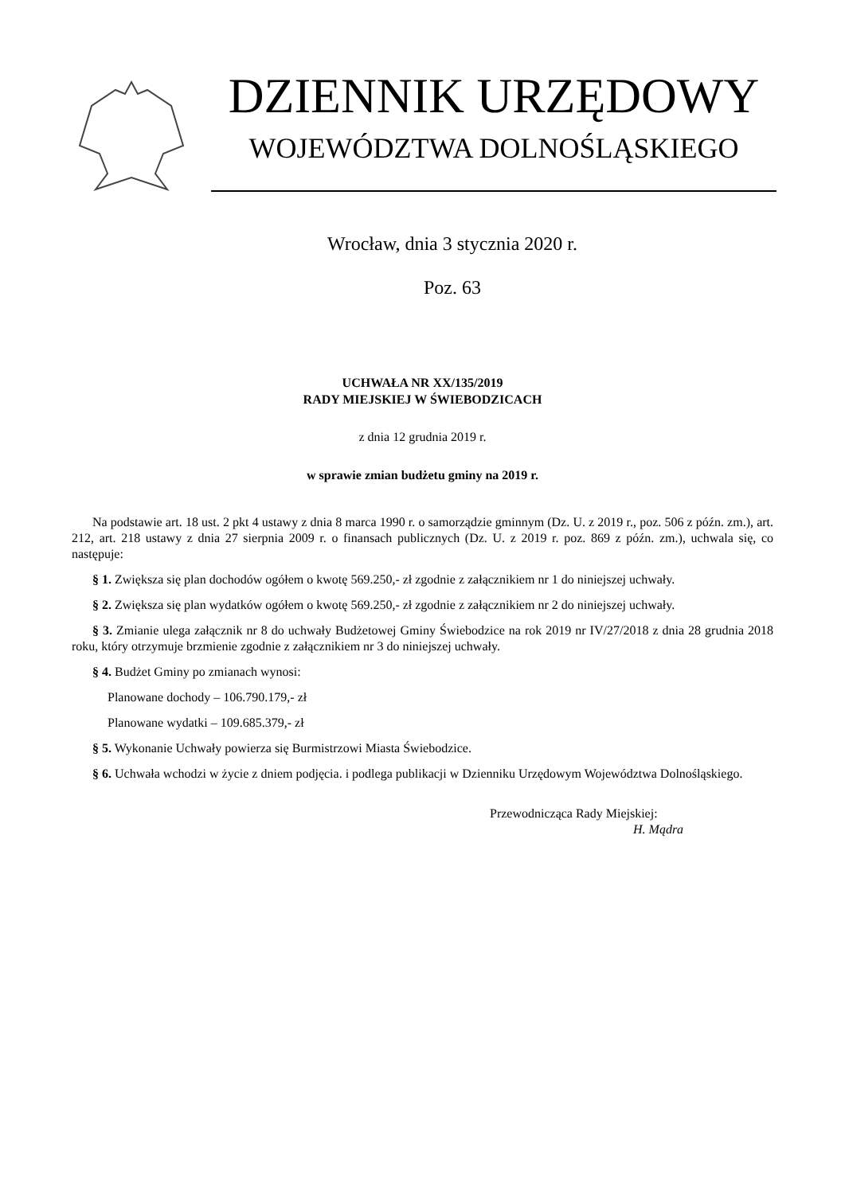DZIENNIK URZĘDOWY
WOJEWÓDZTWA DOLNOŚLĄSKIEGO
Wrocław, dnia 3 stycznia 2020 r.
Poz. 63
UCHWAŁA NR XX/135/2019
RADY MIEJSKIEJ W ŚWIEBODZICACH
z dnia 12 grudnia 2019 r.
w sprawie zmian budżetu gminy na 2019 r.
Na podstawie art. 18 ust. 2 pkt 4 ustawy z dnia 8 marca 1990 r. o samorządzie gminnym (Dz. U. z 2019 r., poz. 506 z późn. zm.), art. 212, art. 218 ustawy z dnia 27 sierpnia 2009 r. o finansach publicznych (Dz. U. z 2019 r. poz. 869 z późn. zm.), uchwala się, co następuje:
§ 1. Zwiększa się plan dochodów ogółem o kwotę 569.250,- zł zgodnie z załącznikiem nr 1 do niniejszej uchwały.
§ 2. Zwiększa się plan wydatków ogółem o kwotę 569.250,- zł zgodnie z załącznikiem nr 2 do niniejszej uchwały.
§ 3. Zmianie ulega załącznik nr 8 do uchwały Budżetowej Gminy Świebodzice na rok 2019 nr IV/27/2018 z dnia 28 grudnia 2018 roku, który otrzymuje brzmienie zgodnie z załącznikiem nr 3 do niniejszej uchwały.
§ 4. Budżet Gminy po zmianach wynosi:
Planowane dochody – 106.790.179,- zł
Planowane wydatki – 109.685.379,- zł
§ 5. Wykonanie Uchwały powierza się Burmistrzowi Miasta Świebodzice.
§ 6. Uchwała wchodzi w życie z dniem podjęcia. i podlega publikacji w Dzienniku Urzędowym Województwa Dolnośląskiego.
Przewodnicząca Rady Miejskiej:
H. Mądra